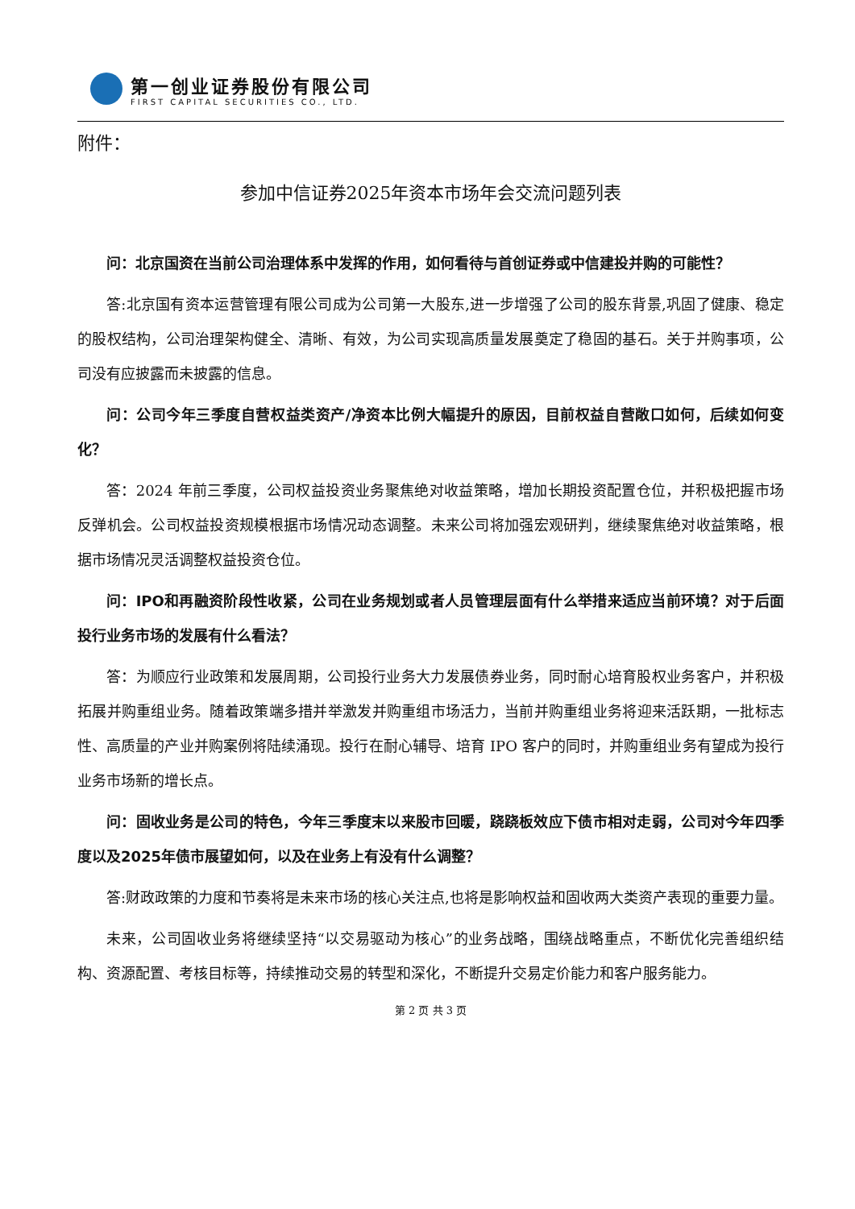第一创业证券股份有限公司
FIRST CAPITAL SECURITIES CO., LTD.
附件：
参加中信证券2025年资本市场年会交流问题列表
问：北京国资在当前公司治理体系中发挥的作用，如何看待与首创证券或中信建投并购的可能性？
答:北京国有资本运营管理有限公司成为公司第一大股东,进一步增强了公司的股东背景,巩固了健康、稳定的股权结构，公司治理架构健全、清晰、有效，为公司实现高质量发展奠定了稳固的基石。关于并购事项，公司没有应披露而未披露的信息。
问：公司今年三季度自营权益类资产/净资本比例大幅提升的原因，目前权益自营敞口如何，后续如何变化？
答：2024 年前三季度，公司权益投资业务聚焦绝对收益策略，增加长期投资配置仓位，并积极把握市场反弹机会。公司权益投资规模根据市场情况动态调整。未来公司将加强宏观研判，继续聚焦绝对收益策略，根据市场情况灵活调整权益投资仓位。
问：IPO和再融资阶段性收紧，公司在业务规划或者人员管理层面有什么举措来适应当前环境？对于后面投行业务市场的发展有什么看法？
答：为顺应行业政策和发展周期，公司投行业务大力发展债券业务，同时耐心培育股权业务客户，并积极拓展并购重组业务。随着政策端多措并举激发并购重组市场活力，当前并购重组业务将迎来活跃期，一批标志性、高质量的产业并购案例将陆续涌现。投行在耐心辅导、培育 IPO 客户的同时，并购重组业务有望成为投行业务市场新的增长点。
问：固收业务是公司的特色，今年三季度末以来股市回暖，跷跷板效应下债市相对走弱，公司对今年四季度以及2025年债市展望如何，以及在业务上有没有什么调整？
答:财政政策的力度和节奏将是未来市场的核心关注点,也将是影响权益和固收两大类资产表现的重要力量。
未来，公司固收业务将继续坚持“以交易驱动为核心”的业务战略，围绕战略重点，不断优化完善组织结构、资源配置、考核目标等，持续推动交易的转型和深化，不断提升交易定价能力和客户服务能力。
第 2 页 共 3 页